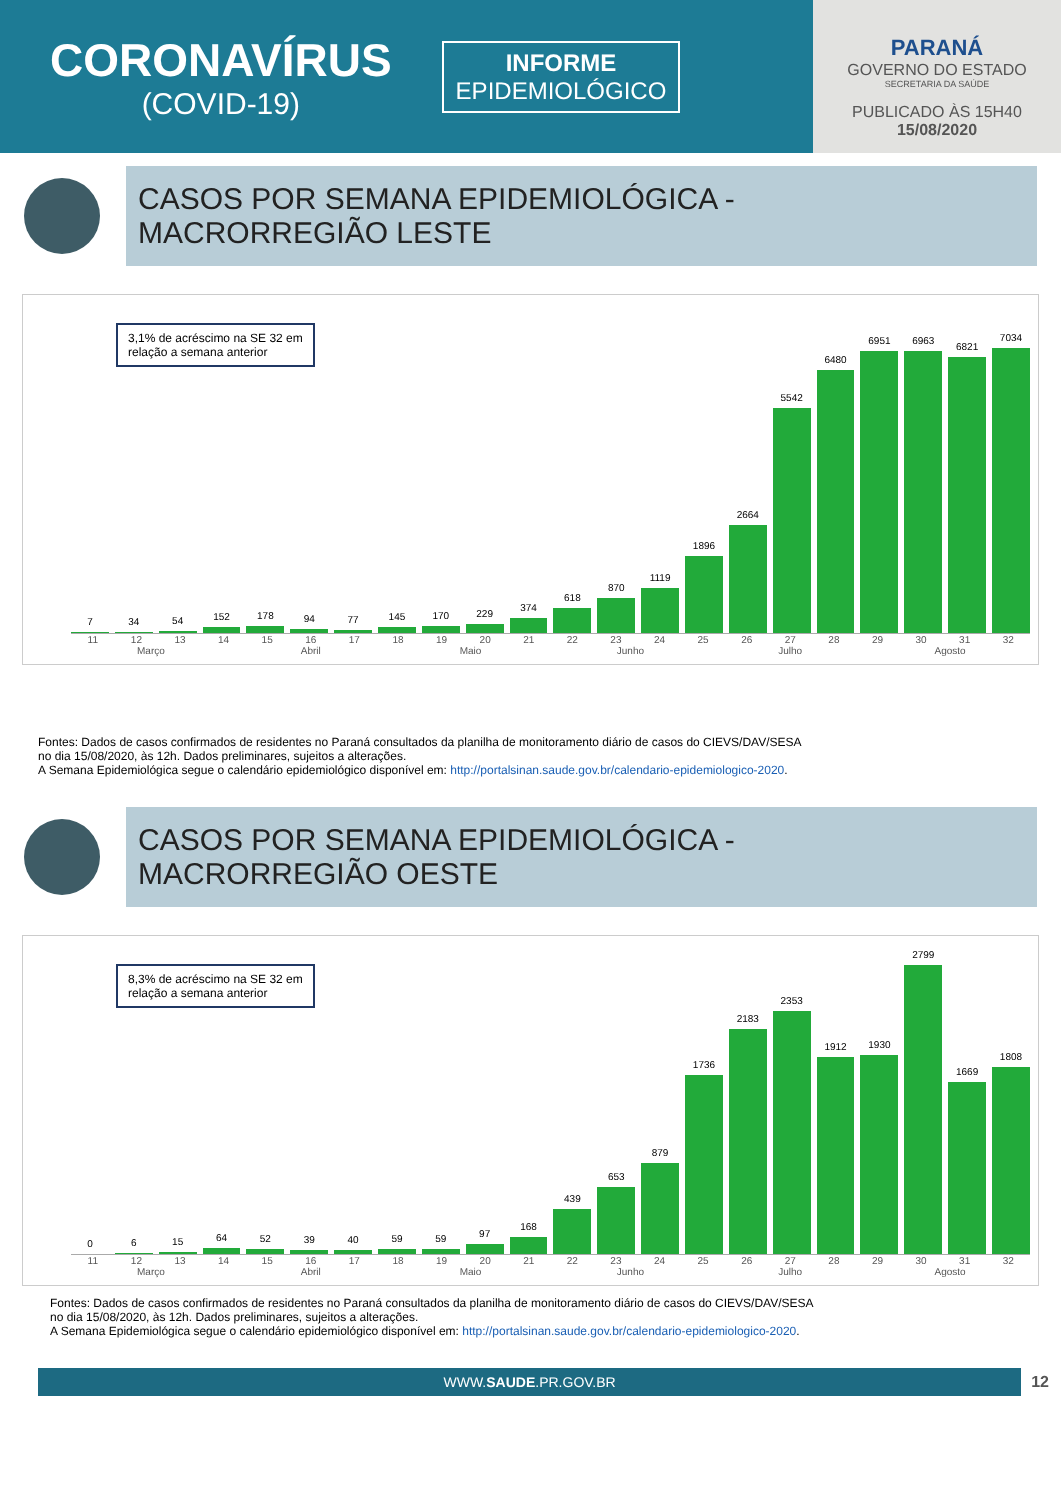CORONAVÍRUS
(COVID-19)
INFORME
EPIDEMIOLÓGICO
PARANÁ
GOVERNO DO ESTADO
SECRETARIA DA SAÚDE
PUBLICADO ÀS 15H40
15/08/2020
CASOS POR SEMANA EPIDEMIOLÓGICA -
MACRORREGIÃO LESTE
3,1% de acréscimo na SE 32 em
relação a semana anterior
7
34
54
152
178
94
77
145
170
229
374
618
870
1119
1896
2664
5542
6480
6951
6963
6821
7034
11 12 13 14 15 16 17 18 19 20 21 22 23 24 25 26 27 28 29 30 31 32
Março Abril Maio Junho Julho Agosto
Fontes: Dados de casos confirmados de residentes no Paraná consultados da planilha de monitoramento diário de casos do CIEVS/DAV/SESA
no dia 15/08/2020, às 12h. Dados preliminares, sujeitos a alterações.
A Semana Epidemiológica segue o calendário epidemiológico disponível em: http://portalsinan.saude.gov.br/calendario-epidemiologico-2020.
CASOS POR SEMANA EPIDEMIOLÓGICA -
MACRORREGIÃO OESTE
8,3% de acréscimo na SE 32 em
relação a semana anterior
0
6
15
64
52
39
40
59
59
97
168
439
653
879
1736
2183
2353
1912
1930
2799
1669
1808
11 12 13 14 15 16 17 18 19 20 21 22 23 24 25 26 27 28 29 30 31 32
Março Abril Maio Junho Julho Agosto
Fontes: Dados de casos confirmados de residentes no Paraná consultados da planilha de monitoramento diário de casos do CIEVS/DAV/SESA
no dia 15/08/2020, às 12h. Dados preliminares, sujeitos a alterações.
A Semana Epidemiológica segue o calendário epidemiológico disponível em: http://portalsinan.saude.gov.br/calendario-epidemiologico-2020.
WWW.SAUDE.PR.GOV.BR
12